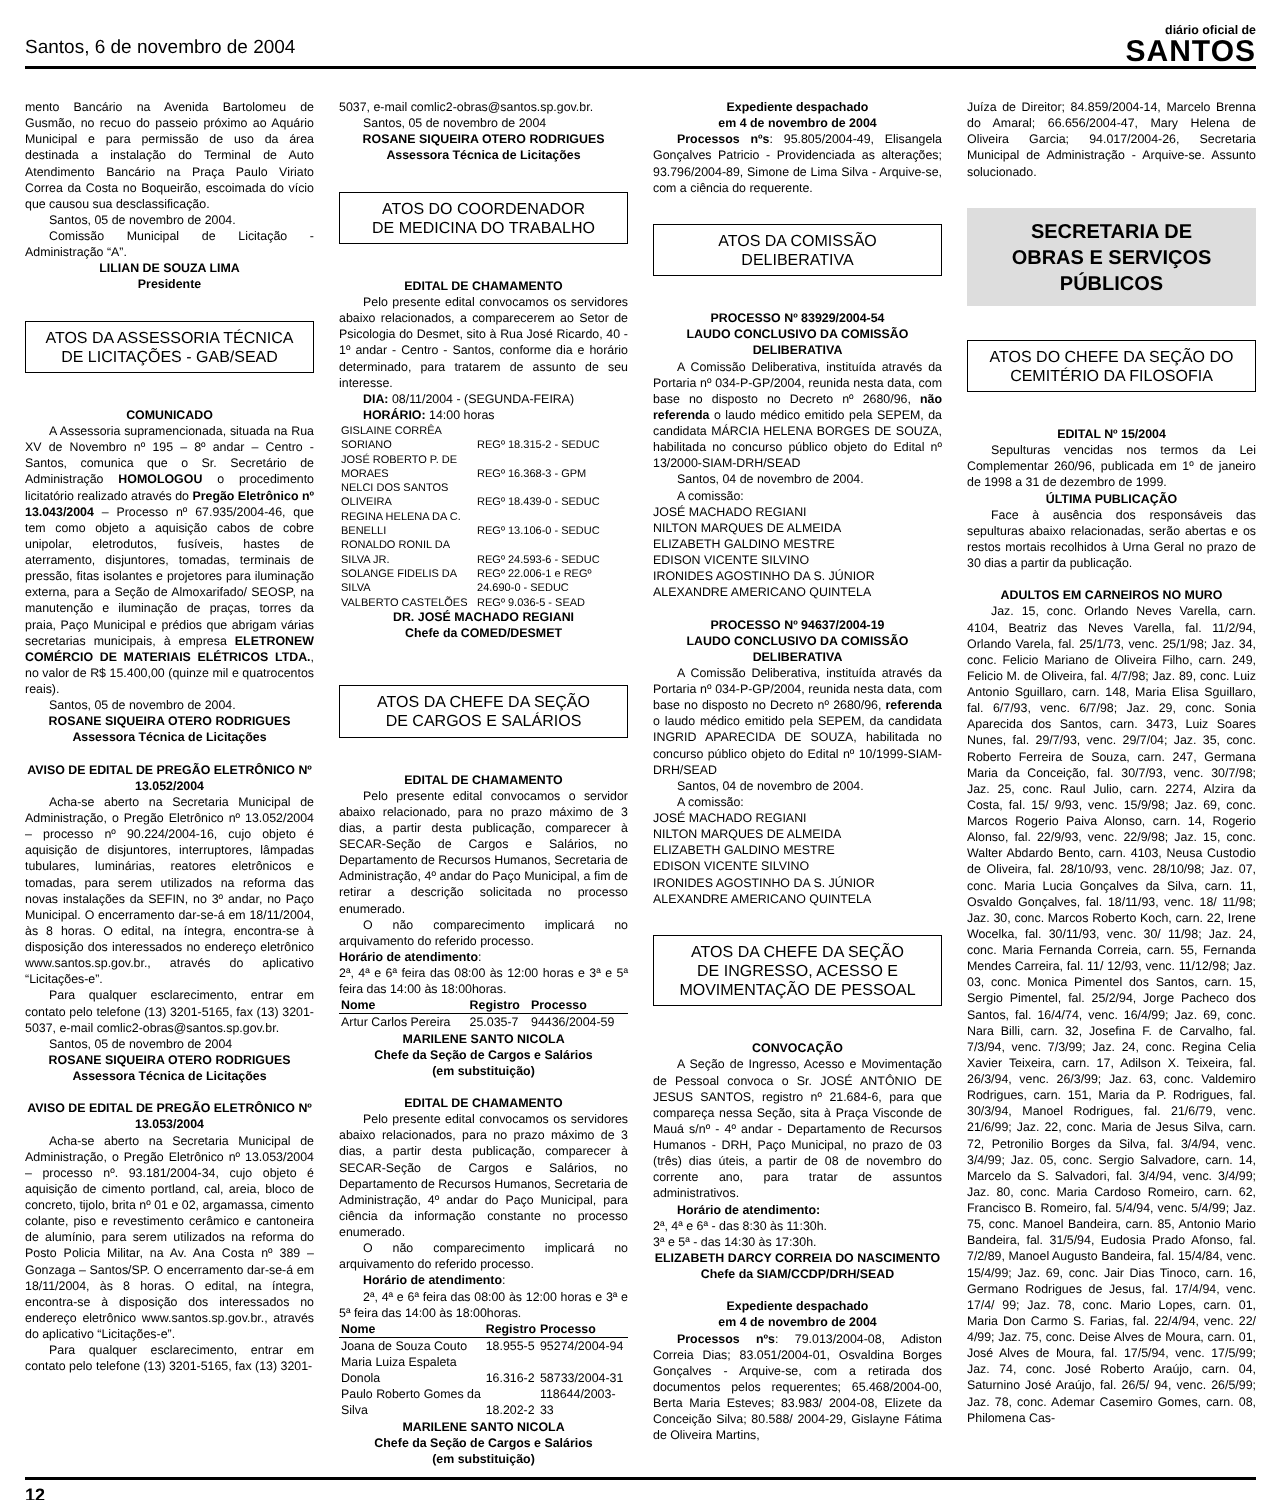Santos, 6 de novembro de 2004
diário oficial de
SANTOS
mento Bancário na Avenida Bartolomeu de Gusmão, no recuo do passeio próximo ao Aquário Municipal e para permissão de uso da área destinada a instalação do Terminal de Auto Atendimento Bancário na Praça Paulo Viriato Correa da Costa no Boqueirão, escoimada do vício que causou sua desclassificação.
Santos, 05 de novembro de 2004.
Comissão Municipal de Licitação - Administração “A”.
LILIAN DE SOUZA LIMA
Presidente
ATOS DA ASSESSORIA TÉCNICA
DE LICITAÇÕES - GAB/SEAD
COMUNICADO
A Assessoria supramencionada, situada na Rua XV de Novembro nº 195 – 8º andar – Centro - Santos, comunica que o Sr. Secretário de Administração HOMOLOGOU o procedimento licitatório realizado através do Pregão Eletrônico nº 13.043/2004 – Processo nº 67.935/2004-46, que tem como objeto a aquisição cabos de cobre unipolar, eletrodutos, fusíveis, hastes de aterramento, disjuntores, tomadas, terminais de pressão, fitas isolantes e projetores para iluminação externa, para a Seção de Almoxarifado/ SEOSP, na manutenção e iluminação de praças, torres da praia, Paço Municipal e prédios que abrigam várias secretarias municipais, à empresa ELETRONEW COMÉRCIO DE MATERIAIS ELÉTRICOS LTDA., no valor de R$ 15.400,00 (quinze mil e quatrocentos reais).
Santos, 05 de novembro de 2004.
ROSANE SIQUEIRA OTERO RODRIGUES
Assessora Técnica de Licitações
AVISO DE EDITAL DE PREGÃO ELETRÔNICO Nº 13.052/2004
Acha-se aberto na Secretaria Municipal de Administração, o Pregão Eletrônico nº 13.052/2004 – processo nº 90.224/2004-16, cujo objeto é aquisição de disjuntores, interruptores, lâmpadas tubulares, luminárias, reatores eletrônicos e tomadas, para serem utilizados na reforma das novas instalações da SEFIN, no 3º andar, no Paço Municipal. O encerramento dar-se-á em 18/11/2004, às 8 horas. O edital, na íntegra, encontra-se à disposição dos interessados no endereço eletrônico www.santos.sp.gov.br., através do aplicativo “Licitações-e”.
Para qualquer esclarecimento, entrar em contato pelo telefone (13) 3201-5165, fax (13) 3201-5037, e-mail comlic2-obras@santos.sp.gov.br.
Santos, 05 de novembro de 2004
ROSANE SIQUEIRA OTERO RODRIGUES
Assessora Técnica de Licitações
AVISO DE EDITAL DE PREGÃO ELETRÔNICO Nº 13.053/2004
Acha-se aberto na Secretaria Municipal de Administração, o Pregão Eletrônico nº 13.053/2004 – processo nº. 93.181/2004-34, cujo objeto é aquisição de cimento portland, cal, areia, bloco de concreto, tijolo, brita nº 01 e 02, argamassa, cimento colante, piso e revestimento cerâmico e cantoneira de alumínio, para serem utilizados na reforma do Posto Policia Militar, na Av. Ana Costa nº 389 – Gonzaga – Santos/SP. O encerramento dar-se-á em 18/11/2004, às 8 horas. O edital, na íntegra, encontra-se à disposição dos interessados no endereço eletrônico www.santos.sp.gov.br., através do aplicativo “Licitações-e”.
Para qualquer esclarecimento, entrar em contato pelo telefone (13) 3201-5165, fax (13) 3201-
5037, e-mail comlic2-obras@santos.sp.gov.br.
Santos, 05 de novembro de 2004
ROSANE SIQUEIRA OTERO RODRIGUES
Assessora Técnica de Licitações
ATOS DO COORDENADOR
DE MEDICINA DO TRABALHO
EDITAL DE CHAMAMENTO
Pelo presente edital convocamos os servidores abaixo relacionados, a comparecerem ao Setor de Psicologia do Desmet, sito à Rua José Ricardo, 40 - 1º andar - Centro - Santos, conforme dia e horário determinado, para tratarem de assunto de seu interesse.
DIA: 08/11/2004 - (SEGUNDA-FEIRA)
HORÁRIO: 14:00 horas
| GISLAINE CORRÊA SORIANO | REGº 18.315-2 - SEDUC |
| JOSÉ ROBERTO P. DE MORAES | REGº 16.368-3 - GPM |
| NELCI DOS SANTOS OLIVEIRA | REGº 18.439-0 - SEDUC |
| REGINA HELENA DA C. BENELLI | REGº 13.106-0 - SEDUC |
| RONALDO RONIL DA SILVA JR. | REGº 24.593-6 - SEDUC |
| SOLANGE FIDELIS DA SILVA | REGº 22.006-1 e REGº 24.690-0 - SEDUC |
| VALBERTO CASTELÕES | REGº 9.036-5 - SEAD |
DR. JOSÉ MACHADO REGIANI
Chefe da COMED/DESMET
ATOS DA CHEFE DA SEÇÃO
DE CARGOS E SALÁRIOS
EDITAL DE CHAMAMENTO
Pelo presente edital convocamos o servidor abaixo relacionado, para no prazo máximo de 3 dias, a partir desta publicação, comparecer à SECAR-Seção de Cargos e Salários, no Departamento de Recursos Humanos, Secretaria de Administração, 4º andar do Paço Municipal, a fim de retirar a descrição solicitada no processo enumerado.
O não comparecimento implicará no arquivamento do referido processo.
Horário de atendimento:
2ª, 4ª e 6ª feira das 08:00 às 12:00 horas e 3ª e 5ª feira das 14:00 às 18:00horas.
| Nome | Registro | Processo |
| --- | --- | --- |
| Artur Carlos Pereira | 25.035-7 | 94436/2004-59 |
MARILENE SANTO NICOLA
Chefe da Seção de Cargos e Salários
(em substituição)
EDITAL DE CHAMAMENTO
Pelo presente edital convocamos os servidores abaixo relacionados, para no prazo máximo de 3 dias, a partir desta publicação, comparecer à SECAR-Seção de Cargos e Salários, no Departamento de Recursos Humanos, Secretaria de Administração, 4º andar do Paço Municipal, para ciência da informação constante no processo enumerado.
O não comparecimento implicará no arquivamento do referido processo.
Horário de atendimento:
2ª, 4ª e 6ª feira das 08:00 às 12:00 horas e 3ª e 5ª feira das 14:00 às 18:00horas.
| Nome | Registro | Processo |
| --- | --- | --- |
| Joana de Souza Couto | 18.955-5 | 95274/2004-94 |
| Maria Luiza Espaleta Donola | 16.316-2 | 58733/2004-31 |
| Paulo Roberto Gomes da Silva | 18.202-2 | 118644/2003-33 |
MARILENE SANTO NICOLA
Chefe da Seção de Cargos e Salários
(em substituição)
Expediente despachado
em 4 de novembro de 2004
Processos nºs: 95.805/2004-49, Elisangela Gonçalves Patricio - Providenciada as alterações; 93.796/2004-89, Simone de Lima Silva - Arquive-se, com a ciência do requerente.
ATOS DA COMISSÃO DELIBERATIVA
PROCESSO Nº 83929/2004-54
LAUDO CONCLUSIVO DA COMISSÃO DELIBERATIVA
A Comissão Deliberativa, instituída através da Portaria nº 034-P-GP/2004, reunida nesta data, com base no disposto no Decreto nº 2680/96, não referenda o laudo médico emitido pela SEPEM, da candidata MÁRCIA HELENA BORGES DE SOUZA, habilitada no concurso público objeto do Edital nº 13/2000-SIAM-DRH/SEAD
Santos, 04 de novembro de 2004.
A comissão:
JOSÉ MACHADO REGIANI
NILTON MARQUES DE ALMEIDA
ELIZABETH GALDINO MESTRE
EDISON VICENTE SILVINO
IRONIDES AGOSTINHO DA S. JÚNIOR
ALEXANDRE AMERICANO QUINTELA
PROCESSO Nº 94637/2004-19
LAUDO CONCLUSIVO DA COMISSÃO DELIBERATIVA
A Comissão Deliberativa, instituída através da Portaria nº 034-P-GP/2004, reunida nesta data, com base no disposto no Decreto nº 2680/96, referenda o laudo médico emitido pela SEPEM, da candidata INGRID APARECIDA DE SOUZA, habilitada no concurso público objeto do Edital nº 10/1999-SIAM-DRH/SEAD
Santos, 04 de novembro de 2004.
A comissão:
JOSÉ MACHADO REGIANI
NILTON MARQUES DE ALMEIDA
ELIZABETH GALDINO MESTRE
EDISON VICENTE SILVINO
IRONIDES AGOSTINHO DA S. JÚNIOR
ALEXANDRE AMERICANO QUINTELA
ATOS DA CHEFE DA SEÇÃO
DE INGRESSO, ACESSO E
MOVIMENTAÇÃO DE PESSOAL
CONVOCAÇÃO
A Seção de Ingresso, Acesso e Movimentação de Pessoal convoca o Sr. JOSÉ ANTÔNIO DE JESUS SANTOS, registro nº 21.684-6, para que compareça nessa Seção, sita à Praça Visconde de Mauá s/nº - 4º andar - Departamento de Recursos Humanos - DRH, Paço Municipal, no prazo de 03 (três) dias úteis, a partir de 08 de novembro do corrente ano, para tratar de assuntos administrativos.
Horário de atendimento:
2ª, 4ª e 6ª - das 8:30 às 11:30h.
3ª e 5ª - das 14:30 às 17:30h.
ELIZABETH DARCY CORREIA DO NASCIMENTO
Chefe da SIAM/CCDP/DRH/SEAD
Expediente despachado
em 4 de novembro de 2004
Processos nºs: 79.013/2004-08, Adiston Correia Dias; 83.051/2004-01, Osvaldina Borges Gonçalves - Arquive-se, com a retirada dos documentos pelos requerentes; 65.468/2004-00, Berta Maria Esteves; 83.983/ 2004-08, Elizete da Conceição Silva; 80.588/ 2004-29, Gislayne Fátima de Oliveira Martins,
Juíza de Direitor; 84.859/2004-14, Marcelo Brenna do Amaral; 66.656/2004-47, Mary Helena de Oliveira Garcia; 94.017/2004-26, Secretaria Municipal de Administração - Arquive-se. Assunto solucionado.
SECRETARIA DE
OBRAS E SERVIÇOS PÚBLICOS
ATOS DO CHEFE DA SEÇÃO DO
CEMITÉRIO DA FILOSOFIA
EDITAL Nº 15/2004
Sepulturas vencidas nos termos da Lei Complementar 260/96, publicada em 1º de janeiro de 1998 a 31 de dezembro de 1999.
ÚLTIMA PUBLICAÇÃO
Face à ausência dos responsáveis das sepulturas abaixo relacionadas, serão abertas e os restos mortais recolhidos à Urna Geral no prazo de 30 dias a partir da publicação.
ADULTOS EM CARNEIROS NO MURO
Jaz. 15, conc. Orlando Neves Varella, carn. 4104, Beatriz das Neves Varella, fal. 11/2/94, Orlando Varela, fal. 25/1/73, venc. 25/1/98; Jaz. 34, conc. Felicio Mariano de Oliveira Filho, carn. 249, Felicio M. de Oliveira, fal. 4/7/98; Jaz. 89, conc. Luiz Antonio Sguillaro, carn. 148, Maria Elisa Sguillaro, fal. 6/7/93, venc. 6/7/98; Jaz. 29, conc. Sonia Aparecida dos Santos, carn. 3473, Luiz Soares Nunes, fal. 29/7/93, venc. 29/7/04; Jaz. 35, conc. Roberto Ferreira de Souza, carn. 247, Germana Maria da Conceição, fal. 30/7/93, venc. 30/7/98; Jaz. 25, conc. Raul Julio, carn. 2274, Alzira da Costa, fal. 15/ 9/93, venc. 15/9/98; Jaz. 69, conc. Marcos Rogerio Paiva Alonso, carn. 14, Rogerio Alonso, fal. 22/9/93, venc. 22/9/98; Jaz. 15, conc. Walter Abdardo Bento, carn. 4103, Neusa Custodio de Oliveira, fal. 28/10/93, venc. 28/10/98; Jaz. 07, conc. Maria Lucia Gonçalves da Silva, carn. 11, Osvaldo Gonçalves, fal. 18/11/93, venc. 18/ 11/98; Jaz. 30, conc. Marcos Roberto Koch, carn. 22, Irene Wocelka, fal. 30/11/93, venc. 30/ 11/98; Jaz. 24, conc. Maria Fernanda Correia, carn. 55, Fernanda Mendes Carreira, fal. 11/ 12/93, venc. 11/12/98; Jaz. 03, conc. Monica Pimentel dos Santos, carn. 15, Sergio Pimentel, fal. 25/2/94, Jorge Pacheco dos Santos, fal. 16/4/74, venc. 16/4/99; Jaz. 69, conc. Nara Billi, carn. 32, Josefina F. de Carvalho, fal. 7/3/94, venc. 7/3/99; Jaz. 24, conc. Regina Celia Xavier Teixeira, carn. 17, Adilson X. Teixeira, fal. 26/3/94, venc. 26/3/99; Jaz. 63, conc. Valdemiro Rodrigues, carn. 151, Maria da P. Rodrigues, fal. 30/3/94, Manoel Rodrigues, fal. 21/6/79, venc. 21/6/99; Jaz. 22, conc. Maria de Jesus Silva, carn. 72, Petronilio Borges da Silva, fal. 3/4/94, venc. 3/4/99; Jaz. 05, conc. Sergio Salvadore, carn. 14, Marcelo da S. Salvadori, fal. 3/4/94, venc. 3/4/99; Jaz. 80, conc. Maria Cardoso Romeiro, carn. 62, Francisco B. Romeiro, fal. 5/4/94, venc. 5/4/99; Jaz. 75, conc. Manoel Bandeira, carn. 85, Antonio Mario Bandeira, fal. 31/5/94, Eudosia Prado Afonso, fal. 7/2/89, Manoel Augusto Bandeira, fal. 15/4/84, venc. 15/4/99; Jaz. 69, conc. Jair Dias Tinoco, carn. 16, Germano Rodrigues de Jesus, fal. 17/4/94, venc. 17/4/ 99; Jaz. 78, conc. Mario Lopes, carn. 01, Maria Don Carmo S. Farias, fal. 22/4/94, venc. 22/ 4/99; Jaz. 75, conc. Deise Alves de Moura, carn. 01, José Alves de Moura, fal. 17/5/94, venc. 17/5/99; Jaz. 74, conc. José Roberto Araújo, carn. 04, Saturnino José Araújo, fal. 26/5/ 94, venc. 26/5/99; Jaz. 78, conc. Ademar Casemiro Gomes, carn. 08, Philomena Cas-
12